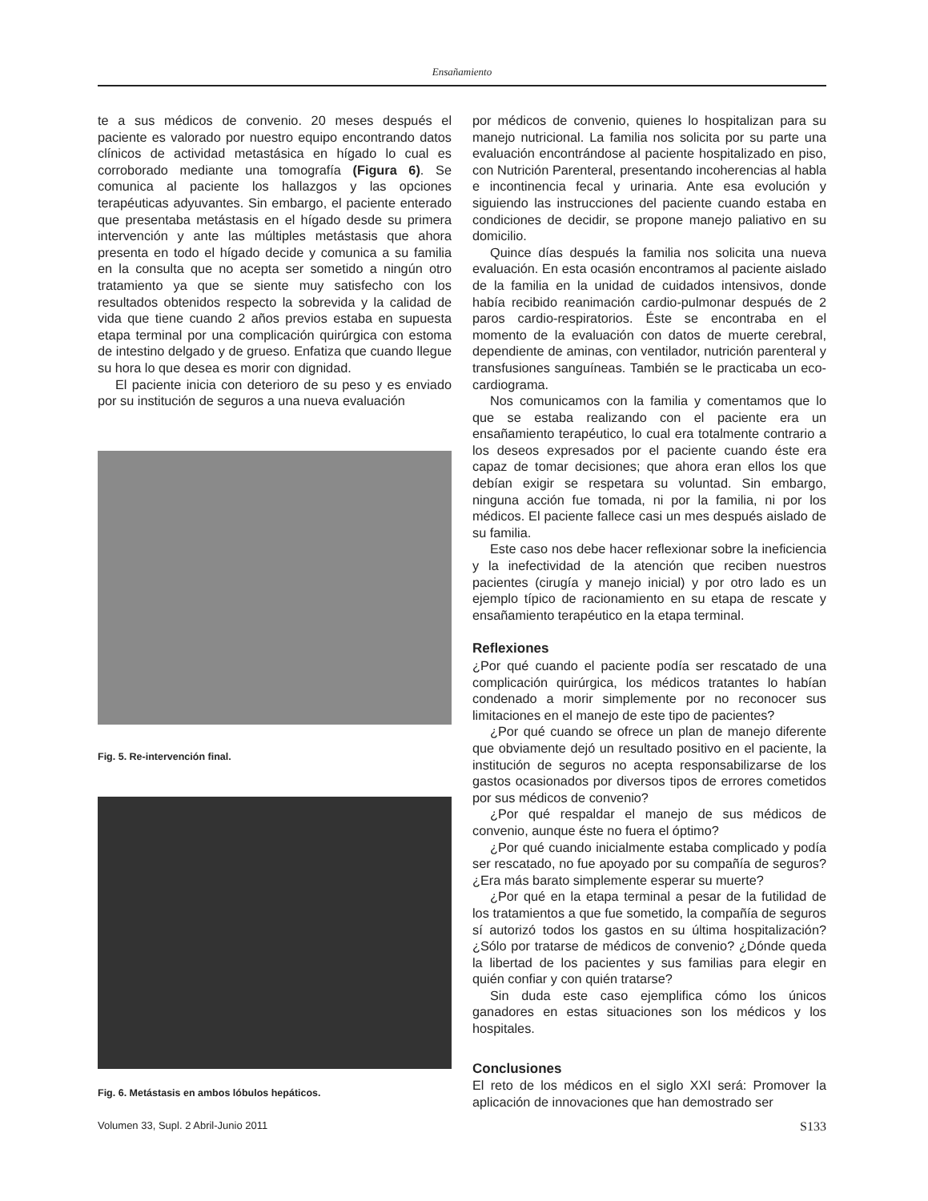Ensañamiento
te a sus médicos de convenio. 20 meses después el paciente es valorado por nuestro equipo encontrando datos clínicos de actividad metastásica en hígado lo cual es corroborado mediante una tomografía (Figura 6). Se comunica al paciente los hallazgos y las opciones terapéuticas adyuvantes. Sin embargo, el paciente enterado que presentaba metástasis en el hígado desde su primera intervención y ante las múltiples metástasis que ahora presenta en todo el hígado decide y comunica a su familia en la consulta que no acepta ser sometido a ningún otro tratamiento ya que se siente muy satisfecho con los resultados obtenidos respecto la sobrevida y la calidad de vida que tiene cuando 2 años previos estaba en supuesta etapa terminal por una complicación quirúrgica con estoma de intestino delgado y de grueso. Enfatiza que cuando llegue su hora lo que desea es morir con dignidad.
El paciente inicia con deterioro de su peso y es enviado por su institución de seguros a una nueva evaluación
Fig. 5. Re-intervención final.
Fig. 6. Metástasis en ambos lóbulos hepáticos.
por médicos de convenio, quienes lo hospitalizan para su manejo nutricional. La familia nos solicita por su parte una evaluación encontrándose al paciente hospitalizado en piso, con Nutrición Parenteral, presentando incoherencias al habla e incontinencia fecal y urinaria. Ante esa evolución y siguiendo las instrucciones del paciente cuando estaba en condiciones de decidir, se propone manejo paliativo en su domicilio.
Quince días después la familia nos solicita una nueva evaluación. En esta ocasión encontramos al paciente aislado de la familia en la unidad de cuidados intensivos, donde había recibido reanimación cardio-pulmonar después de 2 paros cardio-respiratorios. Éste se encontraba en el momento de la evaluación con datos de muerte cerebral, dependiente de aminas, con ventilador, nutrición parenteral y transfusiones sanguíneas. También se le practicaba un eco-cardiograma.
Nos comunicamos con la familia y comentamos que lo que se estaba realizando con el paciente era un ensañamiento terapéutico, lo cual era totalmente contrario a los deseos expresados por el paciente cuando éste era capaz de tomar decisiones; que ahora eran ellos los que debían exigir se respetara su voluntad. Sin embargo, ninguna acción fue tomada, ni por la familia, ni por los médicos. El paciente fallece casi un mes después aislado de su familia.
Este caso nos debe hacer reflexionar sobre la ineficiencia y la inefectividad de la atención que reciben nuestros pacientes (cirugía y manejo inicial) y por otro lado es un ejemplo típico de racionamiento en su etapa de rescate y ensañamiento terapéutico en la etapa terminal.
Reflexiones
¿Por qué cuando el paciente podía ser rescatado de una complicación quirúrgica, los médicos tratantes lo habían condenado a morir simplemente por no reconocer sus limitaciones en el manejo de este tipo de pacientes?
¿Por qué cuando se ofrece un plan de manejo diferente que obviamente dejó un resultado positivo en el paciente, la institución de seguros no acepta responsabilizarse de los gastos ocasionados por diversos tipos de errores cometidos por sus médicos de convenio?
¿Por qué respaldar el manejo de sus médicos de convenio, aunque éste no fuera el óptimo?
¿Por qué cuando inicialmente estaba complicado y podía ser rescatado, no fue apoyado por su compañía de seguros? ¿Era más barato simplemente esperar su muerte?
¿Por qué en la etapa terminal a pesar de la futilidad de los tratamientos a que fue sometido, la compañía de seguros sí autorizó todos los gastos en su última hospitalización? ¿Sólo por tratarse de médicos de convenio? ¿Dónde queda la libertad de los pacientes y sus familias para elegir en quién confiar y con quién tratarse?
Sin duda este caso ejemplifica cómo los únicos ganadores en estas situaciones son los médicos y los hospitales.
Conclusiones
El reto de los médicos en el siglo XXI será: Promover la aplicación de innovaciones que han demostrado ser
Volumen 33, Supl. 2 Abril-Junio 2011 S133